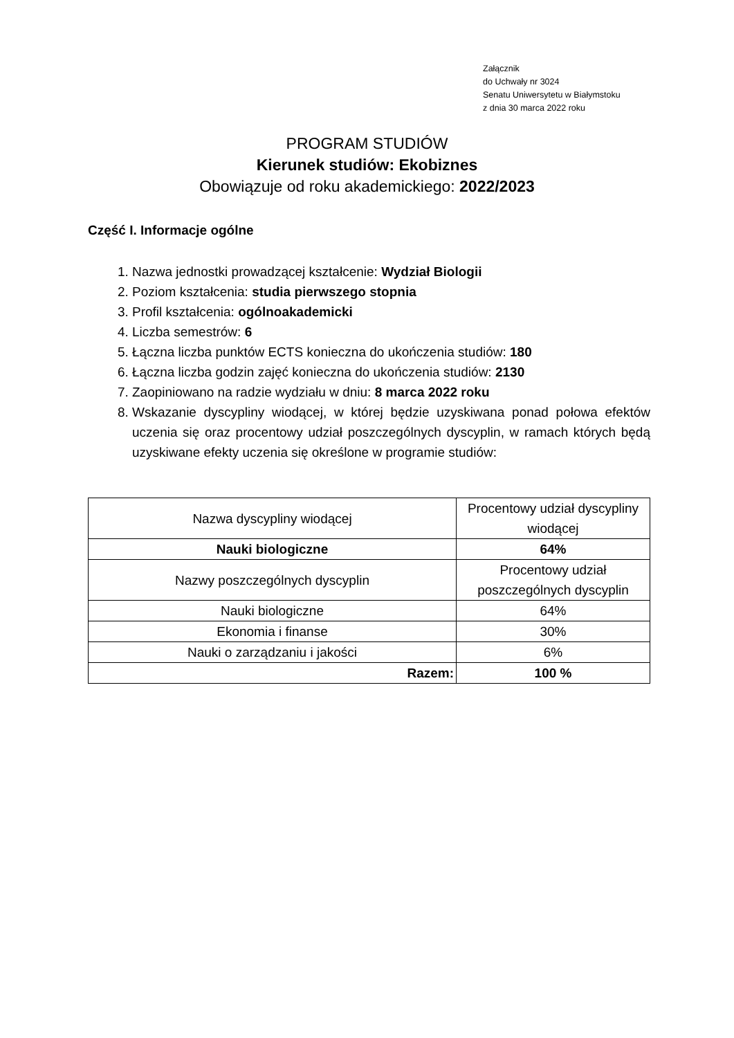Załącznik
do Uchwały nr 3024
Senatu Uniwersytetu w Białymstoku
z dnia 30 marca 2022 roku
PROGRAM STUDIÓW
Kierunek studiów: Ekobiznes
Obowiązuje od roku akademickiego: 2022/2023
Część I. Informacje ogólne
1. Nazwa jednostki prowadzącej kształcenie: Wydział Biologii
2. Poziom kształcenia: studia pierwszego stopnia
3. Profil kształcenia: ogólnoakademicki
4. Liczba semestrów: 6
5. Łączna liczba punktów ECTS konieczna do ukończenia studiów: 180
6. Łączna liczba godzin zajęć konieczna do ukończenia studiów: 2130
7. Zaopiniowano na radzie wydziału w dniu: 8 marca 2022 roku
8. Wskazanie dyscypliny wiodącej, w której będzie uzyskiwana ponad połowa efektów uczenia się oraz procentowy udział poszczególnych dyscyplin, w ramach których będą uzyskiwane efekty uczenia się określone w programie studiów:
| Nazwa dyscypliny wiodącej | Procentowy udział dyscypliny wiodącej |
| Nauki biologiczne | 64% |
| Nazwy poszczególnych dyscyplin | Procentowy udział poszczególnych dyscyplin |
| Nauki biologiczne | 64% |
| Ekonomia i finanse | 30% |
| Nauki o zarządzaniu i jakości | 6% |
| Razem: | 100 % |